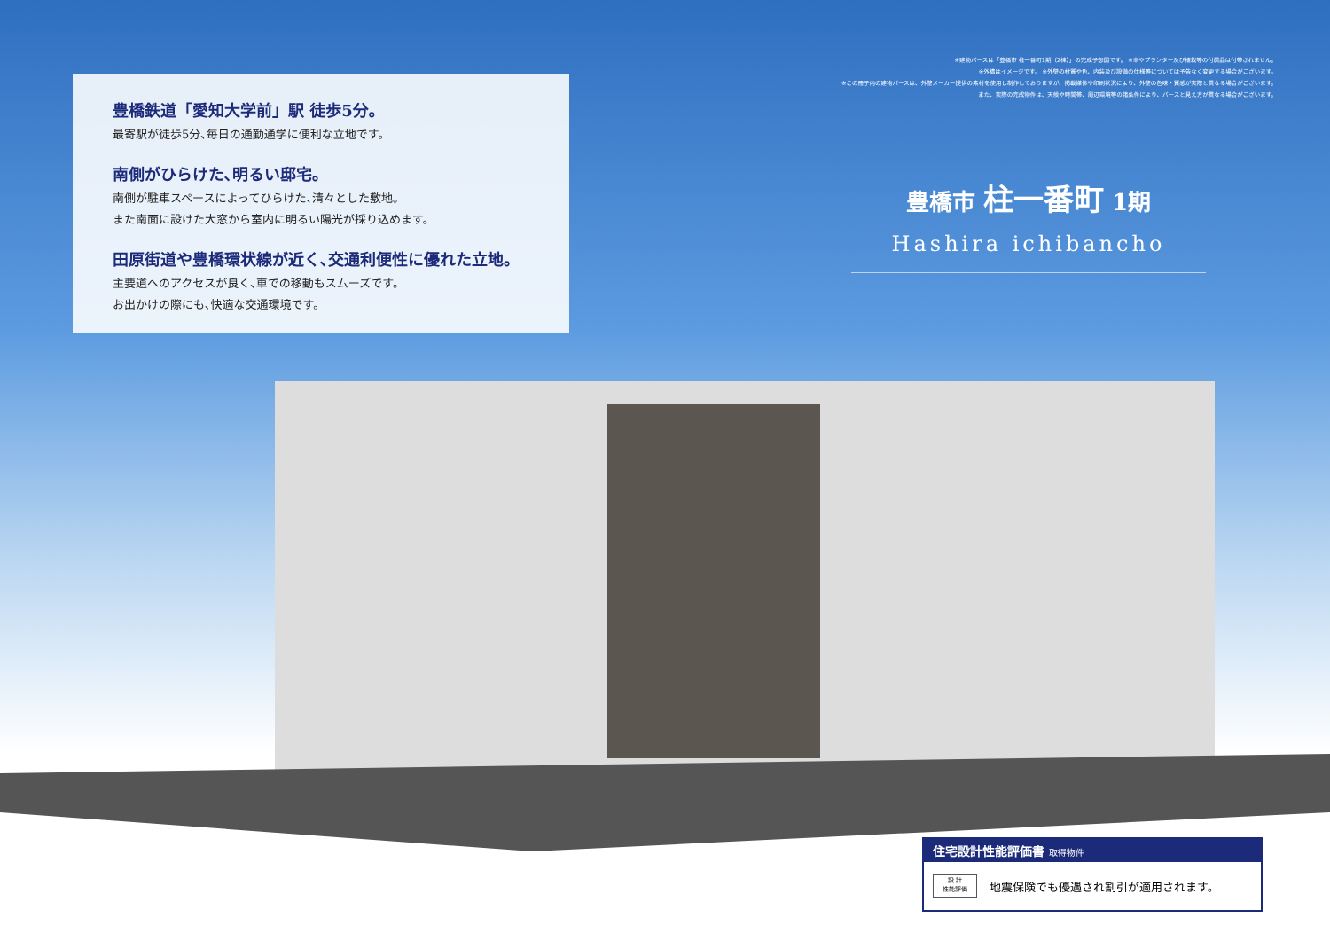※建物パースは「豊橋市 柱一番町1期（2棟）」の完成予想図です。 ※車やプランター及び植栽等の付属品は付帯されません。
※外構はイメージです。 ※外壁の材質や色、内装及び設備の仕様等については予告なく変更する場合がございます。
※この冊子内の建物パースは、外壁メーカー提供の素材を使用し制作しておりますが、掲載媒体や印刷状況により、外壁の色味・質感が実際と異なる場合がございます。
また、実際の完成物件は、天候や時間帯、周辺環境等の諸条件により、パースと見え方が異なる場合がございます。
豊橋鉄道「愛知大学前」駅 徒歩5分。
最寄駅が徒歩5分､毎日の通勤通学に便利な立地です。
南側がひらけた､明るい邸宅。
南側が駐車スペースによってひらけた､清々とした敷地。
また南面に設けた大窓から室内に明るい陽光が採り込めます。
田原街道や豊橋環状線が近く､交通利便性に優れた立地。
主要道へのアクセスが良く､車での移動もスムーズです。
お出かけの際にも､快適な交通環境です。
豊橋市 柱一番町 1期
Hashira ichibancho
住宅設計性能評価書 取得物件
設 計
性能評価
地震保険でも優遇され割引が適用されます。